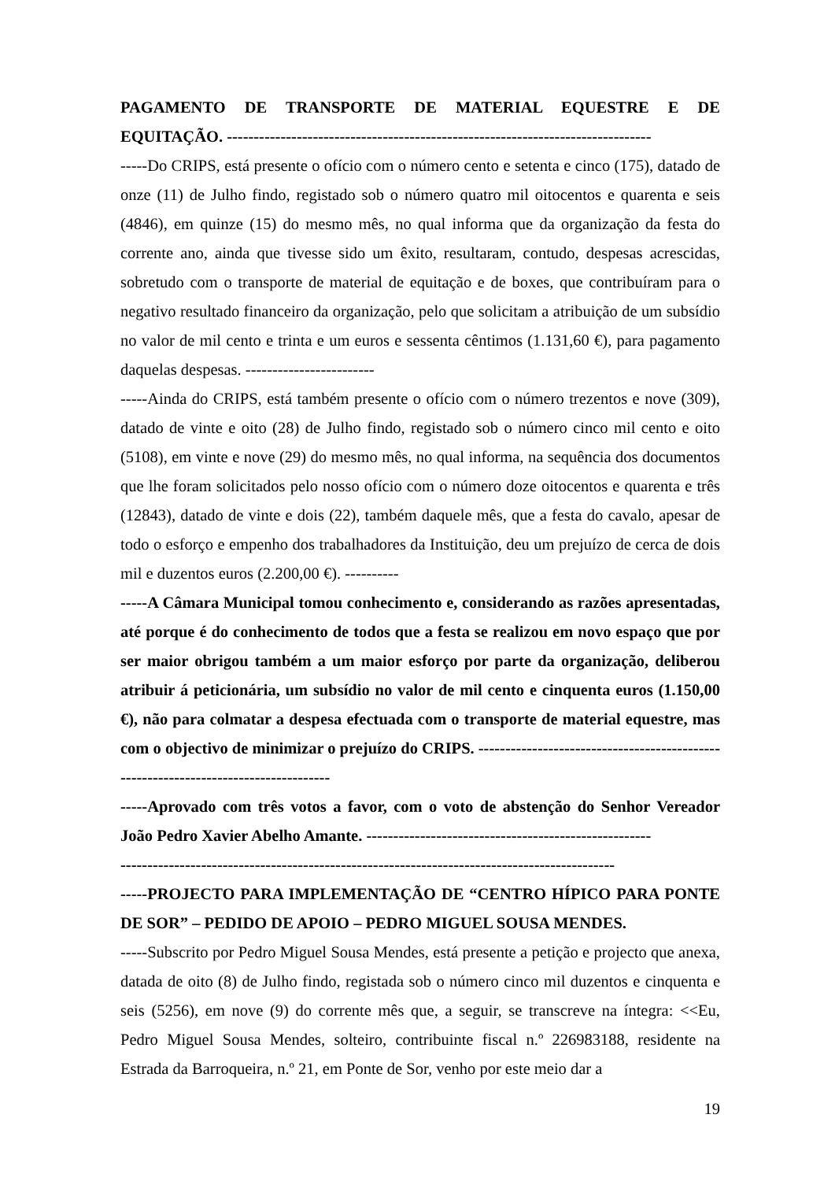PAGAMENTO DE TRANSPORTE DE MATERIAL EQUESTRE E DE EQUITAÇÃO. -------------------------------------------------------------------------------
-----Do CRIPS, está presente o ofício com o número cento e setenta e cinco (175), datado de onze (11) de Julho findo, registado sob o número quatro mil oitocentos e quarenta e seis (4846), em quinze (15) do mesmo mês, no qual informa que da organização da festa do corrente ano, ainda que tivesse sido um êxito, resultaram, contudo, despesas acrescidas, sobretudo com o transporte de material de equitação e de boxes, que contribuíram para o negativo resultado financeiro da organização, pelo que solicitam a atribuição de um subsídio no valor de mil cento e trinta e um euros e sessenta cêntimos (1.131,60 €), para pagamento daquelas despesas. ------------------------
-----Ainda do CRIPS, está também presente o ofício com o número trezentos e nove (309), datado de vinte e oito (28) de Julho findo, registado sob o número cinco mil cento e oito (5108), em vinte e nove (29) do mesmo mês, no qual informa, na sequência dos documentos que lhe foram solicitados pelo nosso ofício com o número doze oitocentos e quarenta e três (12843), datado de vinte e dois (22), também daquele mês, que a festa do cavalo, apesar de todo o esforço e empenho dos trabalhadores da Instituição, deu um prejuízo de cerca de dois mil e duzentos euros (2.200,00 €). ----------
-----A Câmara Municipal tomou conhecimento e, considerando as razões apresentadas, até porque é do conhecimento de todos que a festa se realizou em novo espaço que por ser maior obrigou também a um maior esforço por parte da organização, deliberou atribuir á peticionária, um subsídio no valor de mil cento e cinquenta euros (1.150,00 €), não para colmatar a despesa efectuada com o transporte de material equestre, mas com o objectivo de minimizar o prejuízo do CRIPS. ------------------------------------------------------------------------------------
-----Aprovado com três votos a favor, com o voto de abstenção do Senhor Vereador João Pedro Xavier Abelho Amante. -----------------------------------------------------
--------------------------------------------------------------------------------------------
-----PROJECTO PARA IMPLEMENTAÇÃO DE “CENTRO HÍPICO PARA PONTE DE SOR” – PEDIDO DE APOIO – PEDRO MIGUEL SOUSA MENDES.
-----Subscrito por Pedro Miguel Sousa Mendes, está presente a petição e projecto que anexa, datada de oito (8) de Julho findo, registada sob o número cinco mil duzentos e cinquenta e seis (5256), em nove (9) do corrente mês que, a seguir, se transcreve na íntegra: <<Eu, Pedro Miguel Sousa Mendes, solteiro, contribuinte fiscal n.º 226983188, residente na Estrada da Barroqueira, n.º 21, em Ponte de Sor, venho por este meio dar a
19